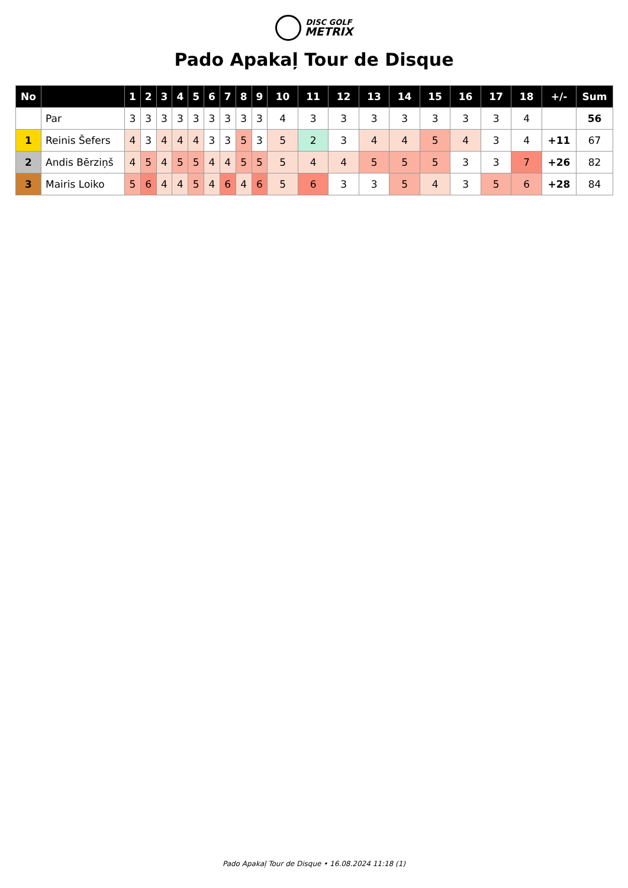DISC GOLF
METRIX
Pado Apakaļ Tour de Disque
| No | | 1 | 2 | 3 | 4 | 5 | 6 | 7 | 8 | 9 | 10 | 11 | 12 | 13 | 14 | 15 | 16 | 17 | 18 | +/- | Sum |
| --- | --- | --- | --- | --- | --- | --- | --- | --- | --- | --- | --- | --- | --- | --- | --- | --- | --- | --- | --- | --- | --- |
| | Par | 3 | 3 | 3 | 3 | 3 | 3 | 3 | 3 | 3 | 4 | 3 | 3 | 3 | 3 | 3 | 3 | 3 | 4 | | 56 |
| 1 | Reinis Šefers | 4 | 3 | 4 | 4 | 4 | 3 | 3 | 5 | 3 | 5 | 2 | 3 | 4 | 4 | 5 | 4 | 3 | 4 | +11 | 67 |
| 2 | Andis Bērziņš | 4 | 5 | 4 | 5 | 5 | 4 | 4 | 5 | 5 | 5 | 4 | 4 | 5 | 5 | 5 | 3 | 3 | 7 | +26 | 82 |
| 3 | Mairis Loiko | 5 | 6 | 4 | 4 | 5 | 4 | 6 | 4 | 6 | 5 | 6 | 3 | 3 | 5 | 4 | 3 | 5 | 6 | +28 | 84 |
Pado Apakaļ Tour de Disque • 16.08.2024 11:18 (1)